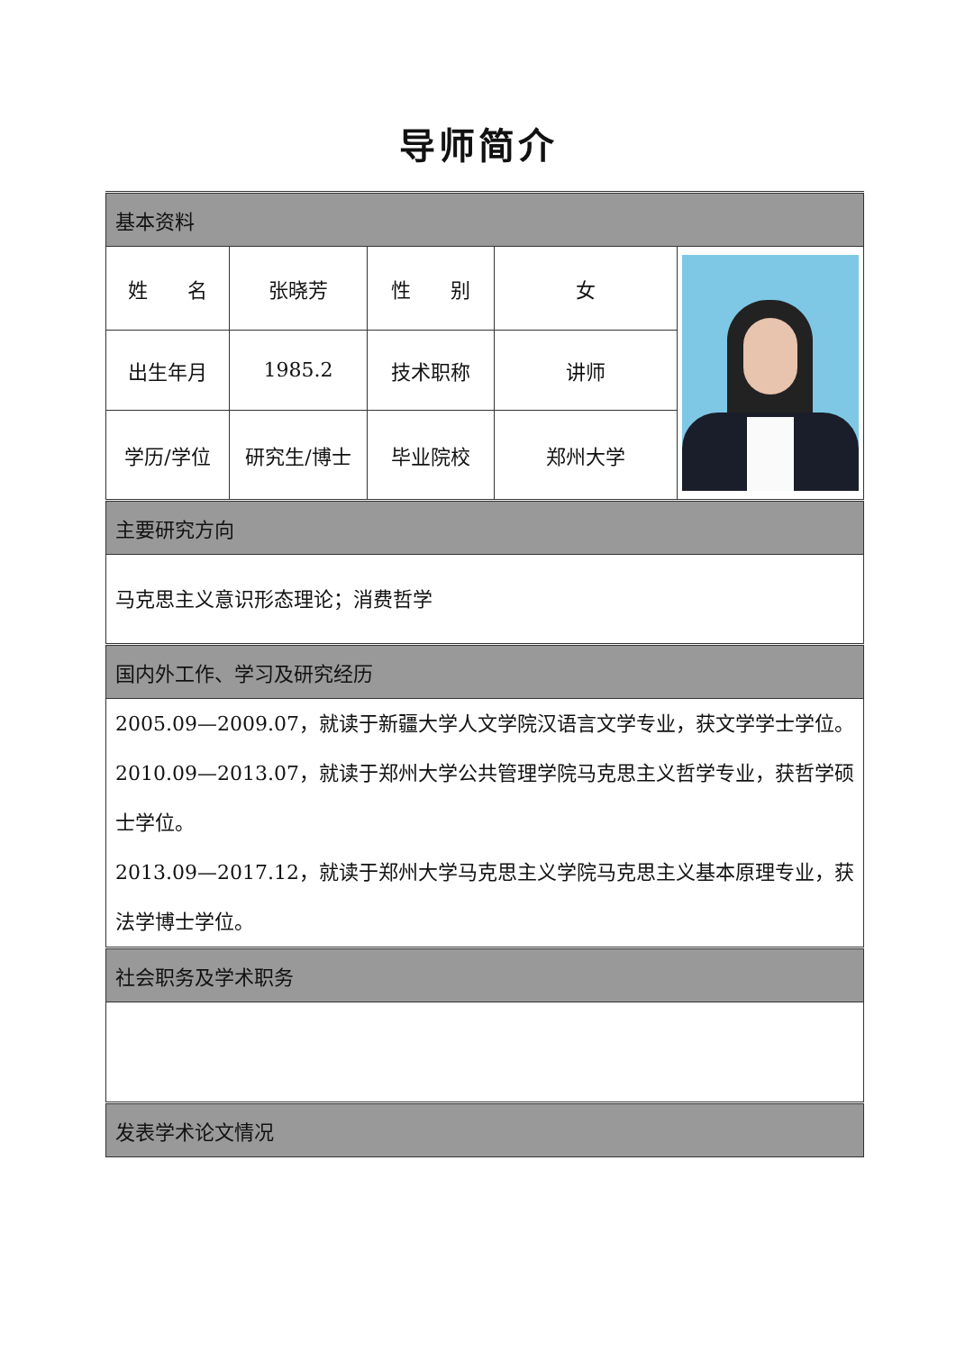导师简介
| 基本资料 | | | | |
| 姓 名 | 张晓芳 | 性 别 | 女 | |
| 出生年月 | 1985.2 | 技术职称 | 讲师 | |
| 学历/学位 | 研究生/博士 | 毕业院校 | 郑州大学 | |
| 主要研究方向 | | | | |
| 马克思主义意识形态理论；消费哲学 | | | | |
| 国内外工作、学习及研究经历 | | | | |
| 2005.09—2009.07，就读于新疆大学人文学院汉语言文学专业，获文学学士学位。 2010.09—2013.07，就读于郑州大学公共管理学院马克思主义哲学专业，获哲学硕士学位。 2013.09—2017.12，就读于郑州大学马克思主义学院马克思主义基本原理专业，获法学博士学位。 | | | | |
| 社会职务及学术职务 | | | | |
| 发表学术论文情况 | | | | |